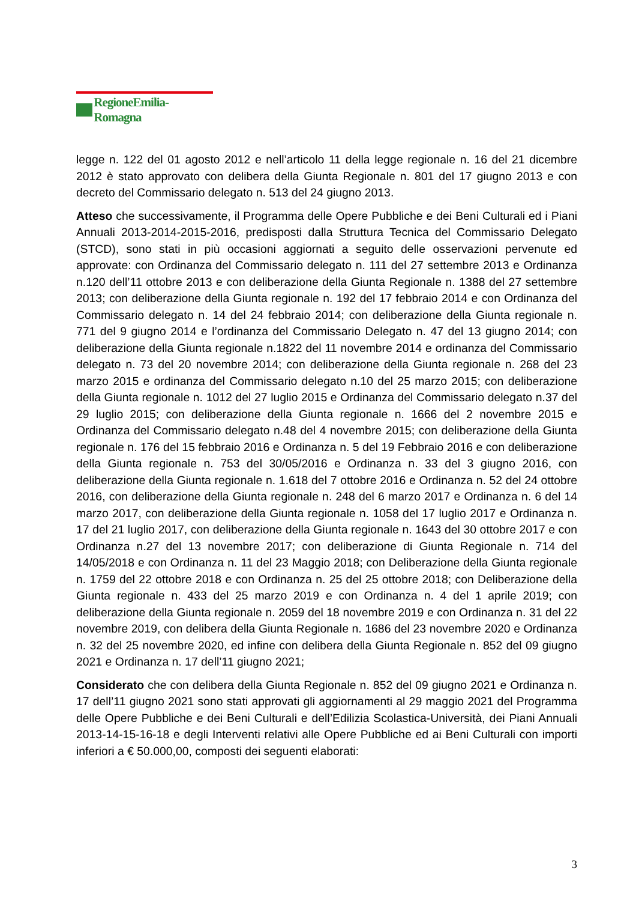RegioneEmilia-Romagna
legge n. 122 del 01 agosto 2012 e nell’articolo 11 della legge regionale n. 16 del 21 dicembre 2012 è stato approvato con delibera della Giunta Regionale n. 801 del 17 giugno 2013 e con decreto del Commissario delegato n. 513 del 24 giugno 2013.
Atteso che successivamente, il Programma delle Opere Pubbliche e dei Beni Culturali ed i Piani Annuali 2013-2014-2015-2016, predisposti dalla Struttura Tecnica del Commissario Delegato (STCD), sono stati in più occasioni aggiornati a seguito delle osservazioni pervenute ed approvate: con Ordinanza del Commissario delegato n. 111 del 27 settembre 2013 e Ordinanza n.120 dell’11 ottobre 2013 e con deliberazione della Giunta Regionale n. 1388 del 27 settembre 2013; con deliberazione della Giunta regionale n. 192 del 17 febbraio 2014 e con Ordinanza del Commissario delegato n. 14 del 24 febbraio 2014; con deliberazione della Giunta regionale n. 771 del 9 giugno 2014 e l’ordinanza del Commissario Delegato n. 47 del 13 giugno 2014; con deliberazione della Giunta regionale n.1822 del 11 novembre 2014 e ordinanza del Commissario delegato n. 73 del 20 novembre 2014; con deliberazione della Giunta regionale n. 268 del 23 marzo 2015 e ordinanza del Commissario delegato n.10 del 25 marzo 2015; con deliberazione della Giunta regionale n. 1012 del 27 luglio 2015 e Ordinanza del Commissario delegato n.37 del 29 luglio 2015; con deliberazione della Giunta regionale n. 1666 del 2 novembre 2015 e Ordinanza del Commissario delegato n.48 del 4 novembre 2015; con deliberazione della Giunta regionale n. 176 del 15 febbraio 2016 e Ordinanza n. 5 del 19 Febbraio 2016 e con deliberazione della Giunta regionale n. 753 del 30/05/2016 e Ordinanza n. 33 del 3 giugno 2016, con deliberazione della Giunta regionale n. 1.618 del 7 ottobre 2016 e Ordinanza n. 52 del 24 ottobre 2016, con deliberazione della Giunta regionale n. 248 del 6 marzo 2017 e Ordinanza n. 6 del 14 marzo 2017, con deliberazione della Giunta regionale n. 1058 del 17 luglio 2017 e Ordinanza n. 17 del 21 luglio 2017, con deliberazione della Giunta regionale n. 1643 del 30 ottobre 2017 e con Ordinanza n.27 del 13 novembre 2017; con deliberazione di Giunta Regionale n. 714 del 14/05/2018 e con Ordinanza n. 11 del 23 Maggio 2018; con Deliberazione della Giunta regionale n. 1759 del 22 ottobre 2018 e con Ordinanza n. 25 del 25 ottobre 2018; con Deliberazione della Giunta regionale n. 433 del 25 marzo 2019 e con Ordinanza n. 4 del 1 aprile 2019; con deliberazione della Giunta regionale n. 2059 del 18 novembre 2019 e con Ordinanza n. 31 del 22 novembre 2019, con delibera della Giunta Regionale n. 1686 del 23 novembre 2020 e Ordinanza n. 32 del 25 novembre 2020, ed infine con delibera della Giunta Regionale n. 852 del 09 giugno 2021 e Ordinanza n. 17 dell’11 giugno 2021;
Considerato che con delibera della Giunta Regionale n. 852 del 09 giugno 2021 e Ordinanza n. 17 dell’11 giugno 2021 sono stati approvati gli aggiornamenti al 29 maggio 2021 del Programma delle Opere Pubbliche e dei Beni Culturali e dell’Edilizia Scolastica-Università, dei Piani Annuali 2013-14-15-16-18 e degli Interventi relativi alle Opere Pubbliche ed ai Beni Culturali con importi inferiori a € 50.000,00, composti dei seguenti elaborati:
3